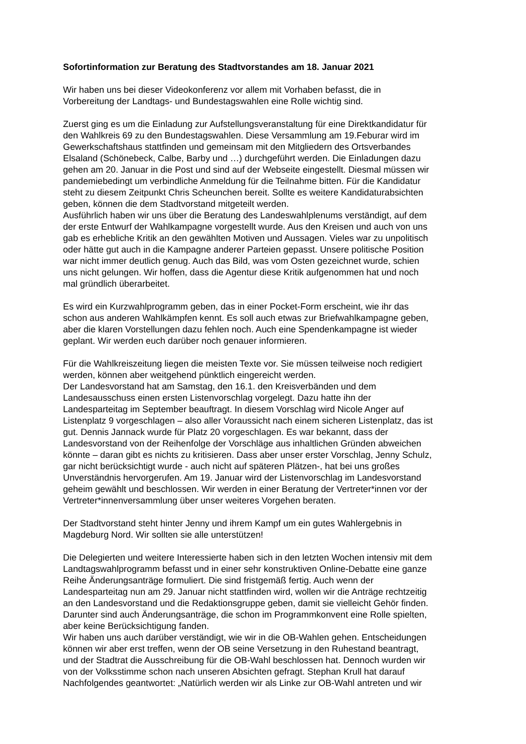Sofortinformation zur Beratung des Stadtvorstandes am 18. Januar 2021
Wir haben uns bei dieser Videokonferenz vor allem mit Vorhaben befasst, die in
Vorbereitung der Landtags- und Bundestagswahlen eine Rolle wichtig sind.
Zuerst ging es um die Einladung zur Aufstellungsveranstaltung für eine Direktkandidatur für
den Wahlkreis 69 zu den Bundestagswahlen. Diese Versammlung am 19.Feburar wird im
Gewerkschaftshaus stattfinden und gemeinsam mit den Mitgliedern des Ortsverbandes
Elsaland (Schönebeck, Calbe, Barby und …) durchgeführt werden. Die Einladungen dazu
gehen am 20. Januar in die Post und sind auf der Webseite eingestellt. Diesmal müssen wir
pandemiebedingt um verbindliche Anmeldung für die Teilnahme bitten. Für die Kandidatur
steht zu diesem Zeitpunkt Chris Scheunchen bereit. Sollte es weitere Kandidaturabsichten
geben, können die dem Stadtvorstand mitgeteilt werden.
Ausführlich haben wir uns über die Beratung des Landeswahlplenums verständigt, auf dem
der erste Entwurf der Wahlkampagne vorgestellt wurde. Aus den Kreisen und auch von uns
gab es erhebliche Kritik an den gewählten Motiven und Aussagen. Vieles war zu unpolitisch
oder hätte gut auch in die Kampagne anderer Parteien gepasst. Unsere politische Position
war nicht immer deutlich genug. Auch das Bild, was vom Osten gezeichnet wurde, schien
uns nicht gelungen. Wir hoffen, dass die Agentur diese Kritik aufgenommen hat und noch
mal gründlich überarbeitet.
Es wird ein Kurzwahlprogramm geben, das in einer Pocket-Form erscheint, wie ihr das
schon aus anderen Wahlkämpfen kennt. Es soll auch etwas zur Briefwahlkampagne geben,
aber die klaren Vorstellungen dazu fehlen noch. Auch eine Spendenkampagne ist wieder
geplant. Wir werden euch darüber noch genauer informieren.
Für die Wahlkreiszeitung liegen die meisten Texte vor. Sie müssen teilweise noch redigiert
werden, können aber weitgehend pünktlich eingereicht werden.
Der Landesvorstand hat am Samstag, den 16.1. den Kreisverbänden und dem
Landesausschuss einen ersten Listenvorschlag vorgelegt. Dazu hatte ihn der
Landesparteitag im September beauftragt. In diesem Vorschlag wird Nicole Anger auf
Listenplatz 9 vorgeschlagen – also aller Voraussicht nach einem sicheren Listenplatz, das ist
gut. Dennis Jannack wurde für Platz 20 vorgeschlagen. Es war bekannt, dass der
Landesvorstand von der Reihenfolge der Vorschläge aus inhaltlichen Gründen abweichen
könnte – daran gibt es nichts zu kritisieren. Dass aber unser erster Vorschlag, Jenny Schulz,
gar nicht berücksichtigt wurde - auch nicht auf späteren Plätzen-, hat bei uns großes
Unverständnis hervorgerufen. Am 19. Januar wird der Listenvorschlag im Landesvorstand
geheim gewählt und beschlossen. Wir werden in einer Beratung der Vertreter*innen vor der
Vertreter*innenversammlung über unser weiteres Vorgehen beraten.
Der Stadtvorstand steht hinter Jenny und ihrem Kampf um ein gutes Wahlergebnis in
Magdeburg Nord. Wir sollten sie alle unterstützen!
Die Delegierten und weitere Interessierte haben sich in den letzten Wochen intensiv mit dem
Landtagswahlprogramm befasst und in einer sehr konstruktiven Online-Debatte eine ganze
Reihe Änderungsanträge formuliert. Die sind fristgemäß fertig. Auch wenn der
Landesparteitag nun am 29. Januar nicht stattfinden wird, wollen wir die Anträge rechtzeitig
an den Landesvorstand und die Redaktionsgruppe geben, damit sie vielleicht Gehör finden.
Darunter sind auch Änderungsanträge, die schon im Programmkonvent eine Rolle spielten,
aber keine Berücksichtigung fanden.
Wir haben uns auch darüber verständigt, wie wir in die OB-Wahlen gehen. Entscheidungen
können wir aber erst treffen, wenn der OB seine Versetzung in den Ruhestand beantragt,
und der Stadtrat die Ausschreibung für die OB-Wahl beschlossen hat. Dennoch wurden wir
von der Volksstimme schon nach unseren Absichten gefragt. Stephan Krull hat darauf
Nachfolgendes geantwortet: „Natürlich werden wir als Linke zur OB-Wahl antreten und wir